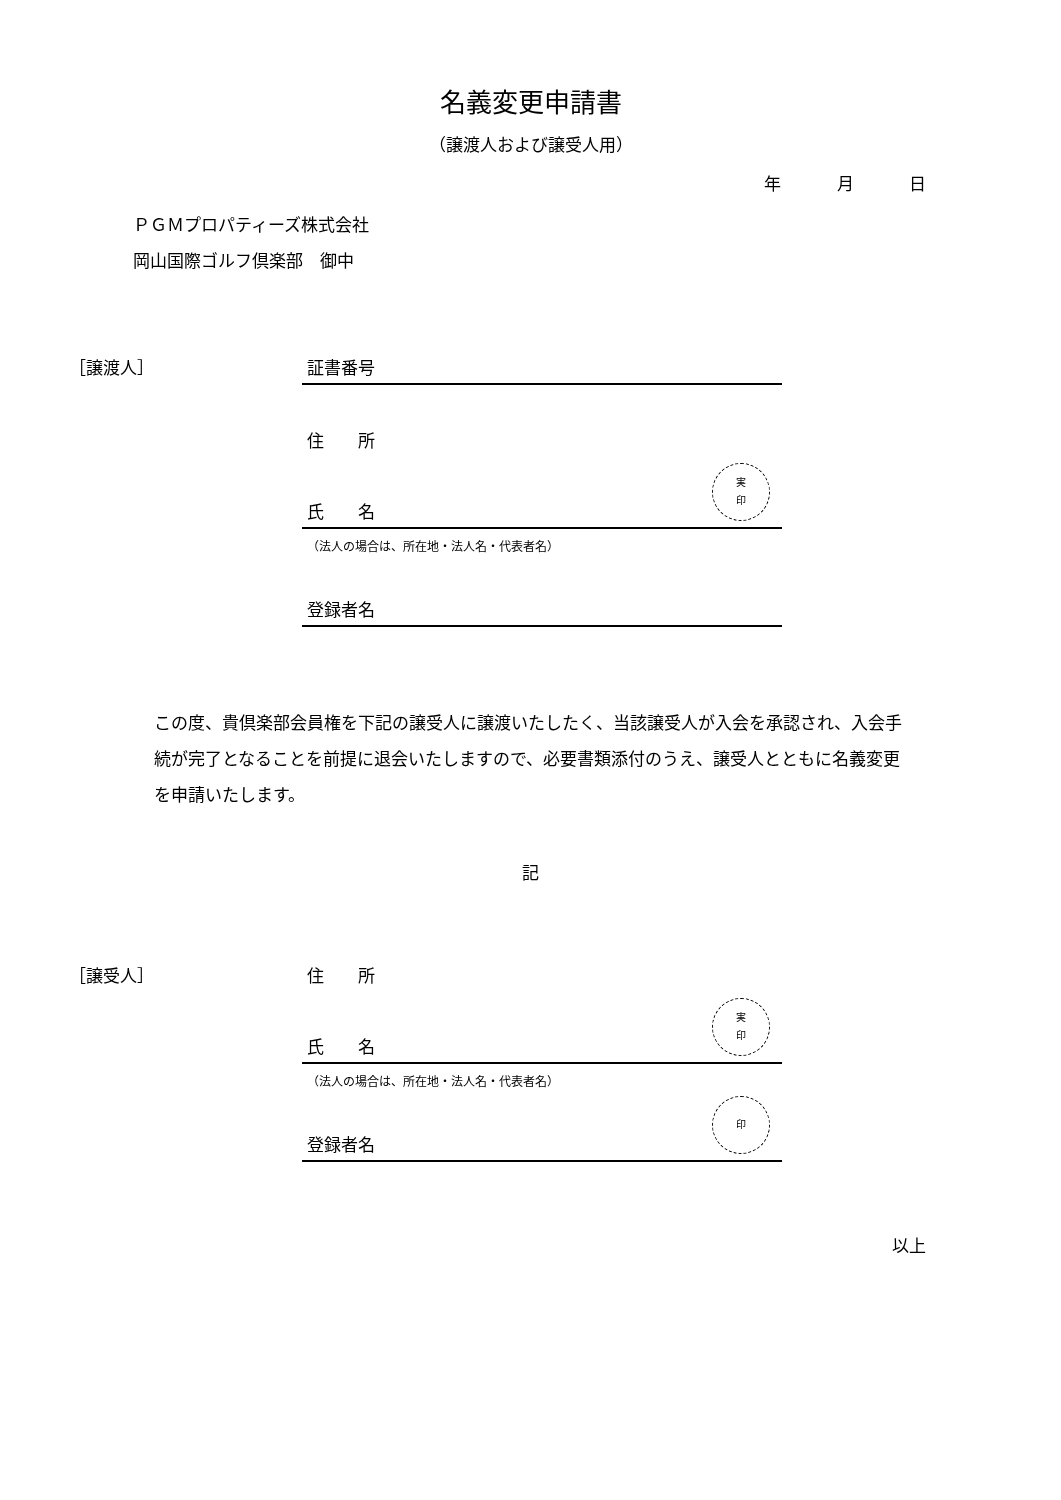名義変更申請書
（譲渡人および譲受人用）
年 月 日
ＰＧＭプロパティーズ株式会社
岡山国際ゴルフ倶楽部　御中
［譲渡人］ 証書番号
住　　所
氏　　名
実
印
（法人の場合は、所在地・法人名・代表者名）
登録者名
この度、貴倶楽部会員権を下記の譲受人に譲渡いたしたく、当該譲受人が入会を承認され、入会手続が完了となることを前提に退会いたしますので、必要書類添付のうえ、譲受人とともに名義変更を申請いたします。
記
［譲受人］ 住　　所
氏　　名
実
印
（法人の場合は、所在地・法人名・代表者名）
登録者名
印
以上